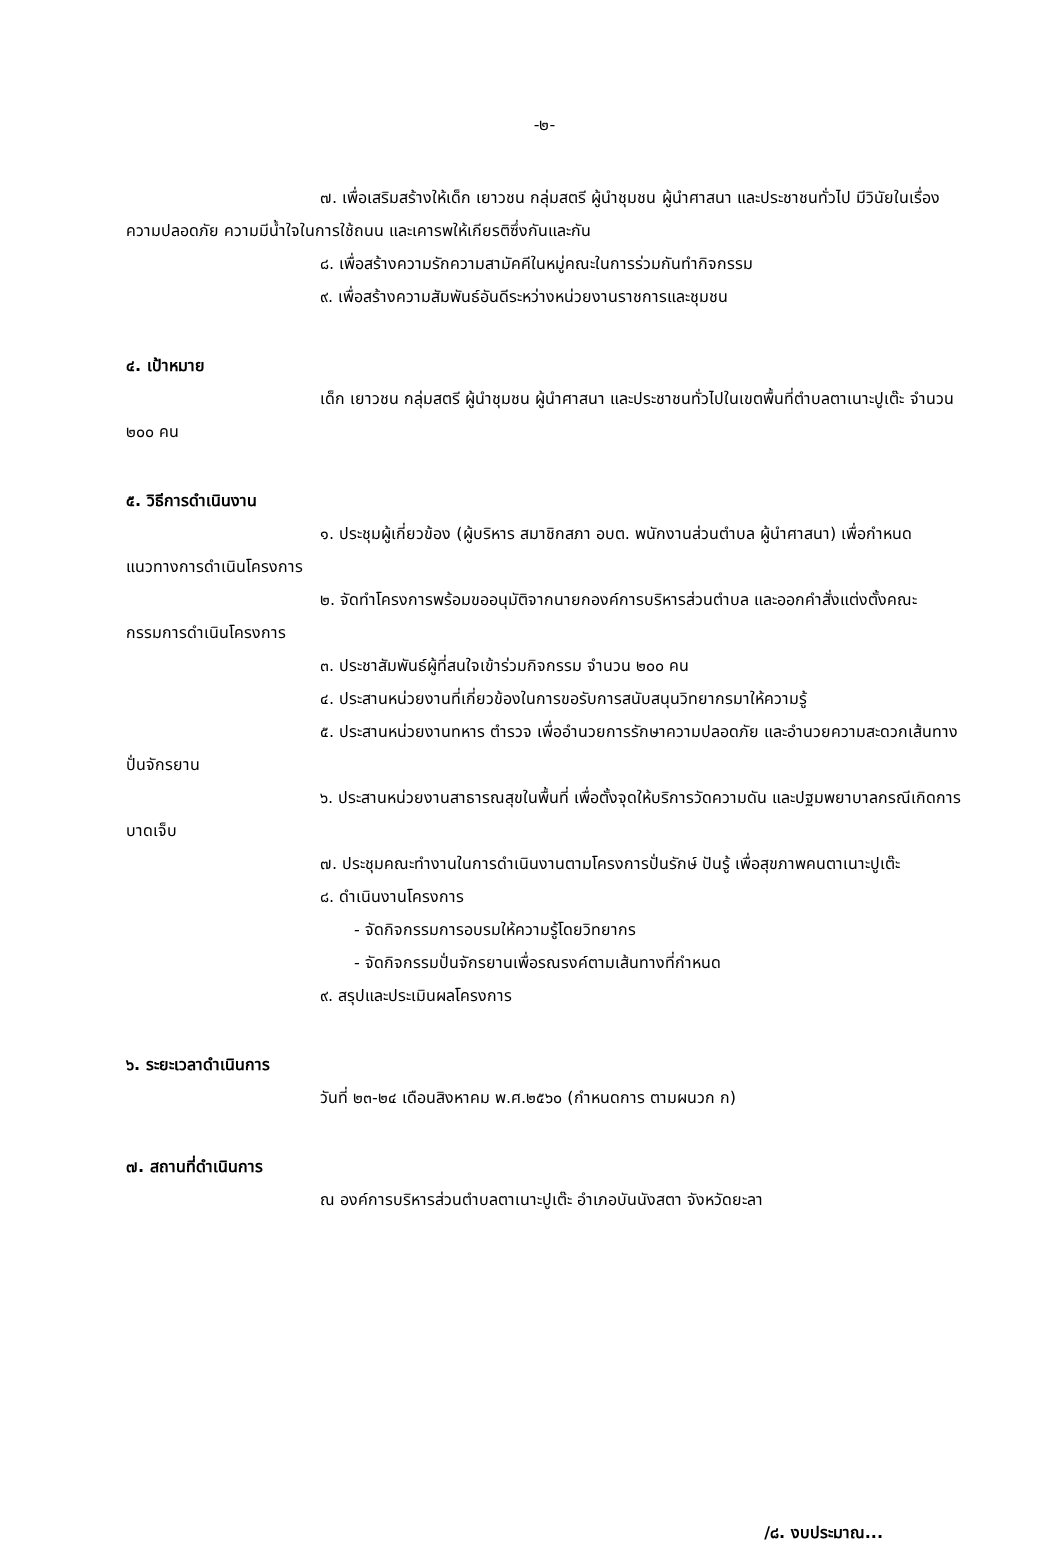-๒-
๗. เพื่อเสริมสร้างให้เด็ก เยาวชน กลุ่มสตรี ผู้นำชุมชน ผู้นำศาสนา และประชาชนทั่วไป มีวินัยในเรื่องความปลอดภัย ความมีน้ำใจในการใช้ถนน และเคารพให้เกียรติซึ่งกันและกัน
๘. เพื่อสร้างความรักความสามัคคีในหมู่คณะในการร่วมกันทำกิจกรรม
๙. เพื่อสร้างความสัมพันธ์อันดีระหว่างหน่วยงานราชการและชุมชน
๔. เป้าหมาย
เด็ก เยาวชน กลุ่มสตรี ผู้นำชุมชน ผู้นำศาสนา และประชาชนทั่วไปในเขตพื้นที่ตำบลตาเนาะปูเต๊ะ จำนวน ๒๐๐ คน
๕. วิธีการดำเนินงาน
๑. ประชุมผู้เกี่ยวข้อง (ผู้บริหาร สมาชิกสภา อบต. พนักงานส่วนตำบล ผู้นำศาสนา) เพื่อกำหนดแนวทางการดำเนินโครงการ
๒. จัดทำโครงการพร้อมขออนุมัติจากนายกองค์การบริหารส่วนตำบล และออกคำสั่งแต่งตั้งคณะกรรมการดำเนินโครงการ
๓. ประชาสัมพันธ์ผู้ที่สนใจเข้าร่วมกิจกรรม จำนวน ๒๐๐ คน
๔. ประสานหน่วยงานที่เกี่ยวข้องในการขอรับการสนับสนุนวิทยากรมาให้ความรู้
๕. ประสานหน่วยงานทหาร ตำรวจ เพื่ออำนวยการรักษาความปลอดภัย และอำนวยความสะดวกเส้นทางปั่นจักรยาน
๖. ประสานหน่วยงานสาธารณสุขในพื้นที่ เพื่อตั้งจุดให้บริการวัดความดัน และปฐมพยาบาลกรณีเกิดการบาดเจ็บ
๗. ประชุมคณะทำงานในการดำเนินงานตามโครงการปั่นรักษ์ ปันรู้ เพื่อสุขภาพคนตาเนาะปูเต๊ะ
๘. ดำเนินงานโครงการ
- จัดกิจกรรมการอบรมให้ความรู้โดยวิทยากร
- จัดกิจกรรมปั่นจักรยานเพื่อรณรงค์ตามเส้นทางที่กำหนด
๙. สรุปและประเมินผลโครงการ
๖. ระยะเวลาดำเนินการ
วันที่ ๒๓-๒๔ เดือนสิงหาคม พ.ศ.๒๕๖๐ (กำหนดการ ตามผนวก ก)
๗. สถานที่ดำเนินการ
ณ องค์การบริหารส่วนตำบลตาเนาะปูเต๊ะ อำเภอบันนังสตา จังหวัดยะลา
/๘. งบประมาณ...